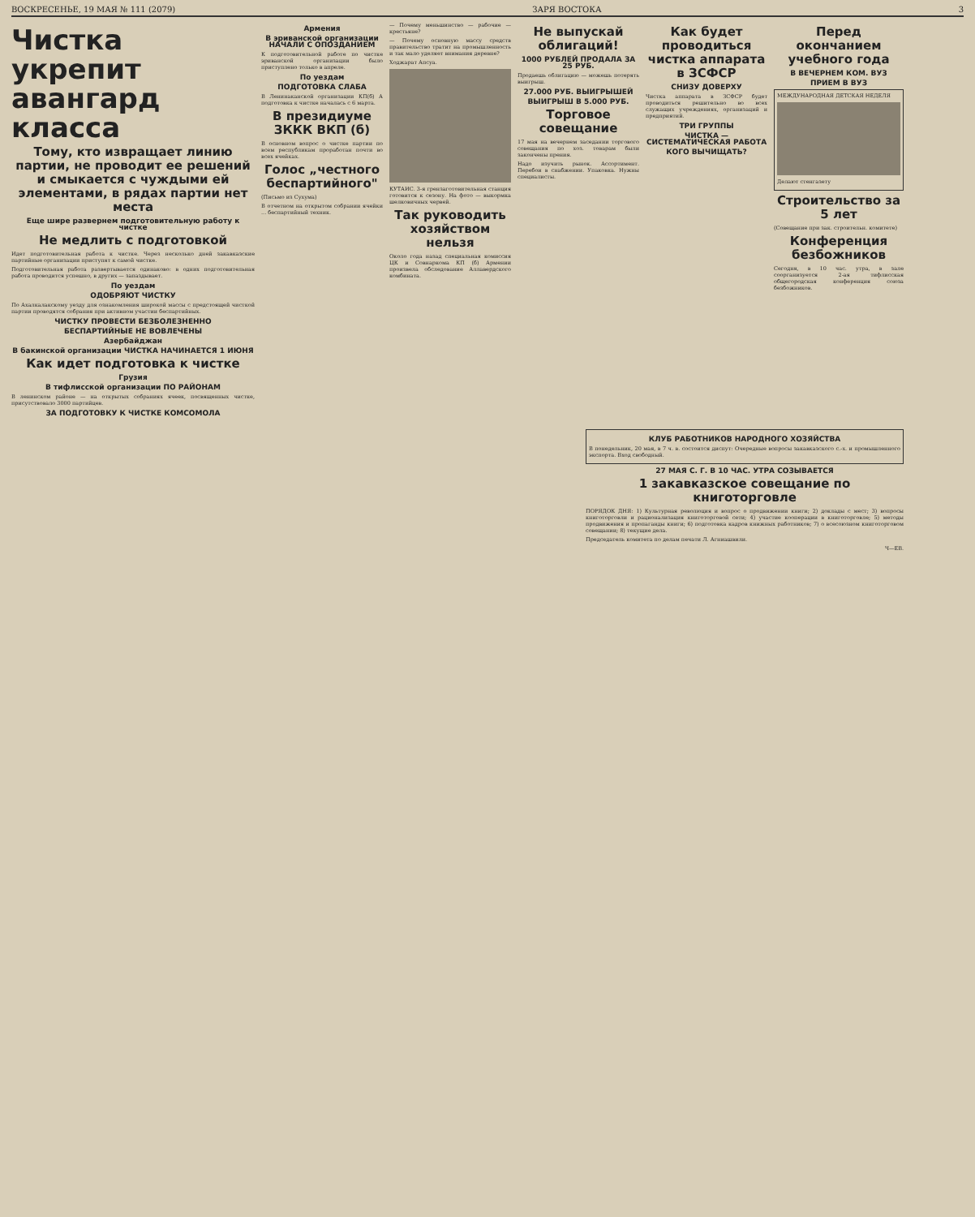ВОСКРЕСЕНЬЕ, 19 МАЯ № 111 (2079) ЗАРЯ ВОСТОКА 3
Чистка укрепит авангард класса
Тому, кто извращает линию партии, не проводит ее решений и смыкается с чуждыми ей элементами, в рядах партии нет места
Еще шире развернем подготовительную работу к чистке
Не медлить с подготовкой
Идет подготовительная работа к чистке. Через несколько дней закавказские партийные организации приступят к самой чистке.
Подготовительная работа развертывается одинаково: в одних подготовительная работа проводится успешно, в других — запаздывает.
По уездам
ОДОБРЯЮТ ЧИСТКУ
По Ахалкалакскому уезду для ознакомления широкой массы с предстоящей чисткой партии проводятся собрания при активном участии беспартийных.
ЧИСТКУ ПРОВЕСТИ БЕЗБОЛЕЗНЕННО
БЕСПАРТИЙНЫЕ НЕ ВОВЛЕЧЕНЫ
Азербайджан
В бакинской организации ЧИСТКА НАЧИНАЕТСЯ 1 ИЮНЯ
Как идет подготовка к чистке
Грузия
В тифлисской организации ПО РАЙОНАМ
В ленинском районе — на открытых собраниях ячеек, посвященных чистке, присутствовало 3000 партийцев.
ЗА ПОДГОТОВКУ К ЧИСТКЕ КОМСОМОЛА
Армения
В эриванской организации НАЧАЛИ С ОПОЗДАНИЕМ
К подготовительной работе по чистке эриванской организации было приступлено только в апреле.
По уездам
ПОДГОТОВКА СЛАБА
В Ленинаканской организации КП(б) А подготовка к чистке началась с 6 марта.
В президиуме ЗККК ВКП (б)
В основном вопрос о чистке партии по всем республикам проработан почти во всех ячейках.
Голос „честного беспартийного"
(Письмо из Сухума)
В отчетном на открытом собрании ячейки ... беспартийный техник.
— Почему меньшинство — рабочие — крестьяне?
— Почему основную массу средств правительство тратит на промышленность и так мало уделяет внимания деревне?
Ходжарат Апсуа.
КУТАИС. 3-я грензаготовительная станция готовится к сезону. На фото — выкормка шелковичных червей.
Так руководить хозяйством нельзя
Около года назад специальная комиссия ЦК и Совнаркома КП (б) Армении произвела обследование Аллавердского комбината.
Не выпускай облигаций!
1000 РУБЛЕЙ ПРОДАЛА ЗА 25 РУБ.
Продаешь облигацию — можешь потерять выигрыш.
27.000 РУБ. ВЫИГРЫШЕЙ
ВЫИГРЫШ В 5.000 РУБ.
Торговое совещание
17 мая на вечернем заседании торгового совещания по хоз. товарам были закончены прения.
Надо изучить рынок. Ассортимент. Перебои в снабжении. Упаковка. Нужны специалисты.
Как будет проводиться чистка аппарата в ЗСФСР
СНИЗУ ДОВЕРХУ
Чистка аппарата в ЗСФСР будет проводиться решительно во всех служащих учреждениях, организаций и предприятий.
ТРИ ГРУППЫ
ЧИСТКА — СИСТЕМАТИЧЕСКАЯ РАБОТА
КОГО ВЫЧИЩАТЬ?
Перед окончанием учебного года
В ВЕЧЕРНЕМ КОМ. ВУЗ
ПРИЕМ В ВУЗ
МЕЖДУНАРОДНАЯ ДЕТСКАЯ НЕДЕЛЯ
Делают стенгазету
Строительство за 5 лет
(Совещание при зак. строительн. комитете)
Конференция безбожников
Сегодня, в 10 час. утра, в зале соорганизуется 2-ая тифлисская общегородская конференция союза безбожников.
КЛУБ РАБОТНИКОВ НАРОДНОГО ХОЗЯЙСТВА
В понедельник, 20 мая, в 7 ч. в. состоится диспут: Очередные вопросы закавказского с.-х. и промышленного экспорта. Вход свободный.
27 МАЯ С. Г. В 10 ЧАС. УТРА СОЗЫВАЕТСЯ
1 закавказское совещание по книготорговле
ПОРЯДОК ДНЯ: 1) Культурная революция и вопрос о продвижении книги; 2) доклады с мест; 3) вопросы книготорговли и рационализация книготорговой сети; 4) участие кооперации в книготорговле; 5) методы продвижения и пропаганды книги; 6) подготовка кадров книжных работников; 7) о всесоюзном книготорговом совещании; 8) текущие дела.
Председатель комитета по делам печати Л. Агниашвили.
Ч—ЕВ.